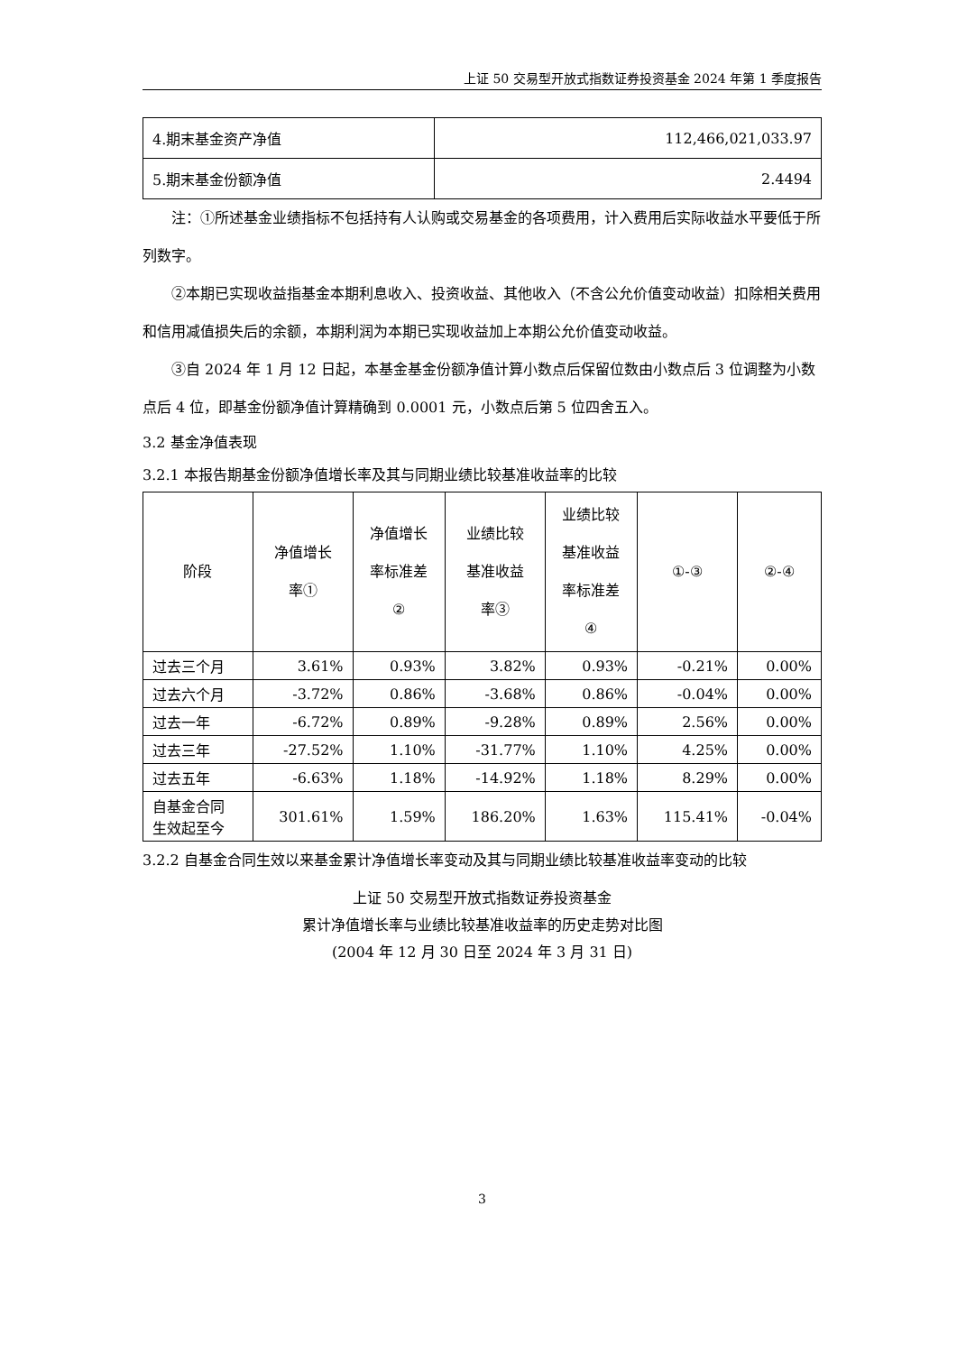上证 50 交易型开放式指数证券投资基金 2024 年第 1 季度报告
| 4.期末基金资产净值 | 112,466,021,033.97 |
| 5.期末基金份额净值 | 2.4494 |
注：①所述基金业绩指标不包括持有人认购或交易基金的各项费用，计入费用后实际收益水平要低于所列数字。
②本期已实现收益指基金本期利息收入、投资收益、其他收入（不含公允价值变动收益）扣除相关费用和信用减值损失后的余额，本期利润为本期已实现收益加上本期公允价值变动收益。
③自 2024 年 1 月 12 日起，本基金基金份额净值计算小数点后保留位数由小数点后 3 位调整为小数点后 4 位，即基金份额净值计算精确到 0.0001 元，小数点后第 5 位四舍五入。
3.2 基金净值表现
3.2.1 本报告期基金份额净值增长率及其与同期业绩比较基准收益率的比较
| 阶段 | 净值增长 率① | 净值增长 率标准差 ② | 业绩比较 基准收益 率③ | 业绩比较 基准收益 率标准差 ④ | ①-③ | ②-④ |
| --- | --- | --- | --- | --- | --- | --- |
| 过去三个月 | 3.61% | 0.93% | 3.82% | 0.93% | -0.21% | 0.00% |
| 过去六个月 | -3.72% | 0.86% | -3.68% | 0.86% | -0.04% | 0.00% |
| 过去一年 | -6.72% | 0.89% | -9.28% | 0.89% | 2.56% | 0.00% |
| 过去三年 | -27.52% | 1.10% | -31.77% | 1.10% | 4.25% | 0.00% |
| 过去五年 | -6.63% | 1.18% | -14.92% | 1.18% | 8.29% | 0.00% |
| 自基金合同 生效起至今 | 301.61% | 1.59% | 186.20% | 1.63% | 115.41% | -0.04% |
3.2.2 自基金合同生效以来基金累计净值增长率变动及其与同期业绩比较基准收益率变动的比较
上证 50 交易型开放式指数证券投资基金
累计净值增长率与业绩比较基准收益率的历史走势对比图
(2004 年 12 月 30 日至 2024 年 3 月 31 日)
3